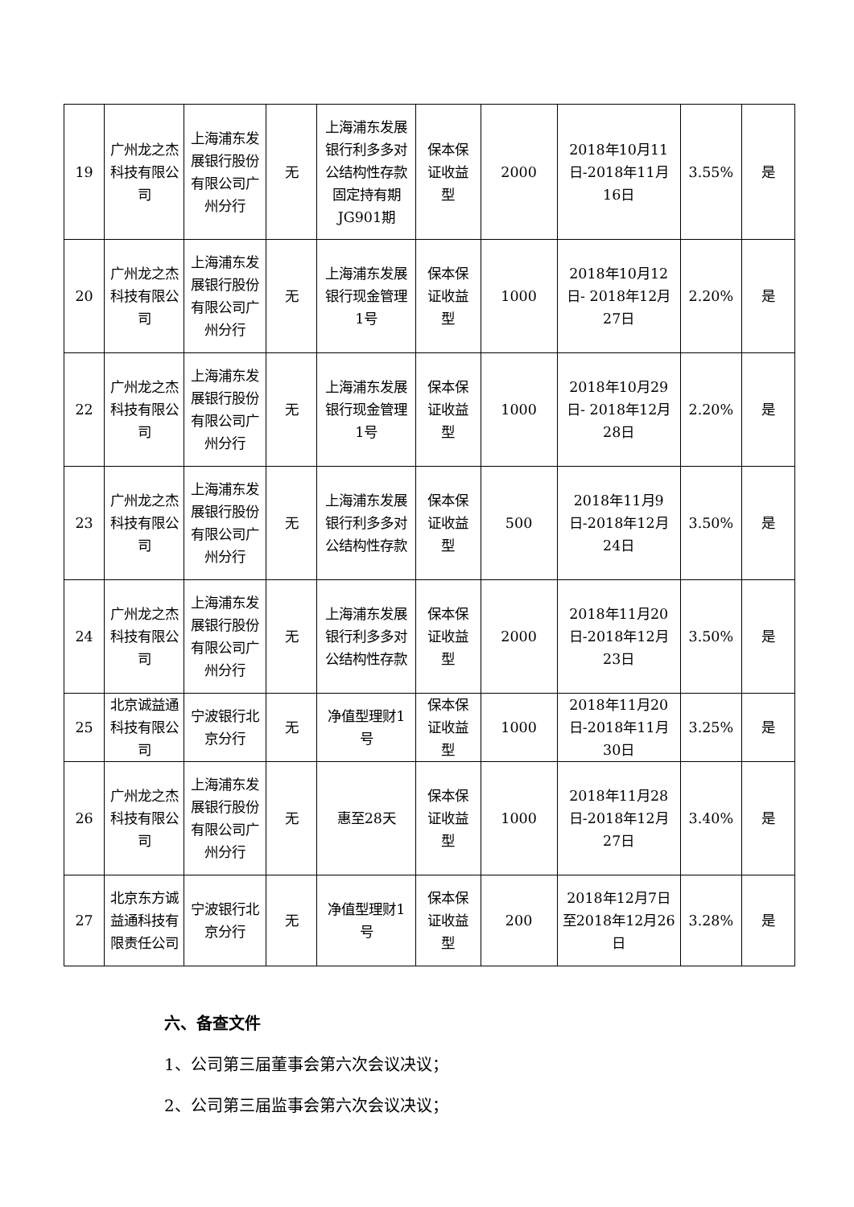| 19 | 广州龙之杰科技有限公司 | 上海浦东发展银行股份有限公司广州分行 | 无 | 上海浦东发展银行利多多对公结构性存款固定持有期JG901期 | 保本保证收益型 | 2000 | 2018年10月11日-2018年11月16日 | 3.55% | 是 |
| 20 | 广州龙之杰科技有限公司 | 上海浦东发展银行股份有限公司广州分行 | 无 | 上海浦东发展银行现金管理1号 | 保本保证收益型 | 1000 | 2018年10月12日- 2018年12月27日 | 2.20% | 是 |
| 22 | 广州龙之杰科技有限公司 | 上海浦东发展银行股份有限公司广州分行 | 无 | 上海浦东发展银行现金管理1号 | 保本保证收益型 | 1000 | 2018年10月29日- 2018年12月28日 | 2.20% | 是 |
| 23 | 广州龙之杰科技有限公司 | 上海浦东发展银行股份有限公司广州分行 | 无 | 上海浦东发展银行利多多对公结构性存款 | 保本保证收益型 | 500 | 2018年11月9日-2018年12月24日 | 3.50% | 是 |
| 24 | 广州龙之杰科技有限公司 | 上海浦东发展银行股份有限公司广州分行 | 无 | 上海浦东发展银行利多多对公结构性存款 | 保本保证收益型 | 2000 | 2018年11月20日-2018年12月23日 | 3.50% | 是 |
| 25 | 北京诚益通科技有限公司 | 宁波银行北京分行 | 无 | 净值型理财1号 | 保本保证收益型 | 1000 | 2018年11月20日-2018年11月30日 | 3.25% | 是 |
| 26 | 广州龙之杰科技有限公司 | 上海浦东发展银行股份有限公司广州分行 | 无 | 惠至28天 | 保本保证收益型 | 1000 | 2018年11月28日-2018年12月27日 | 3.40% | 是 |
| 27 | 北京东方诚益通科技有限责任公司 | 宁波银行北京分行 | 无 | 净值型理财1号 | 保本保证收益型 | 200 | 2018年12月7日至2018年12月26日 | 3.28% | 是 |
六、备查文件
1、公司第三届董事会第六次会议决议；
2、公司第三届监事会第六次会议决议；